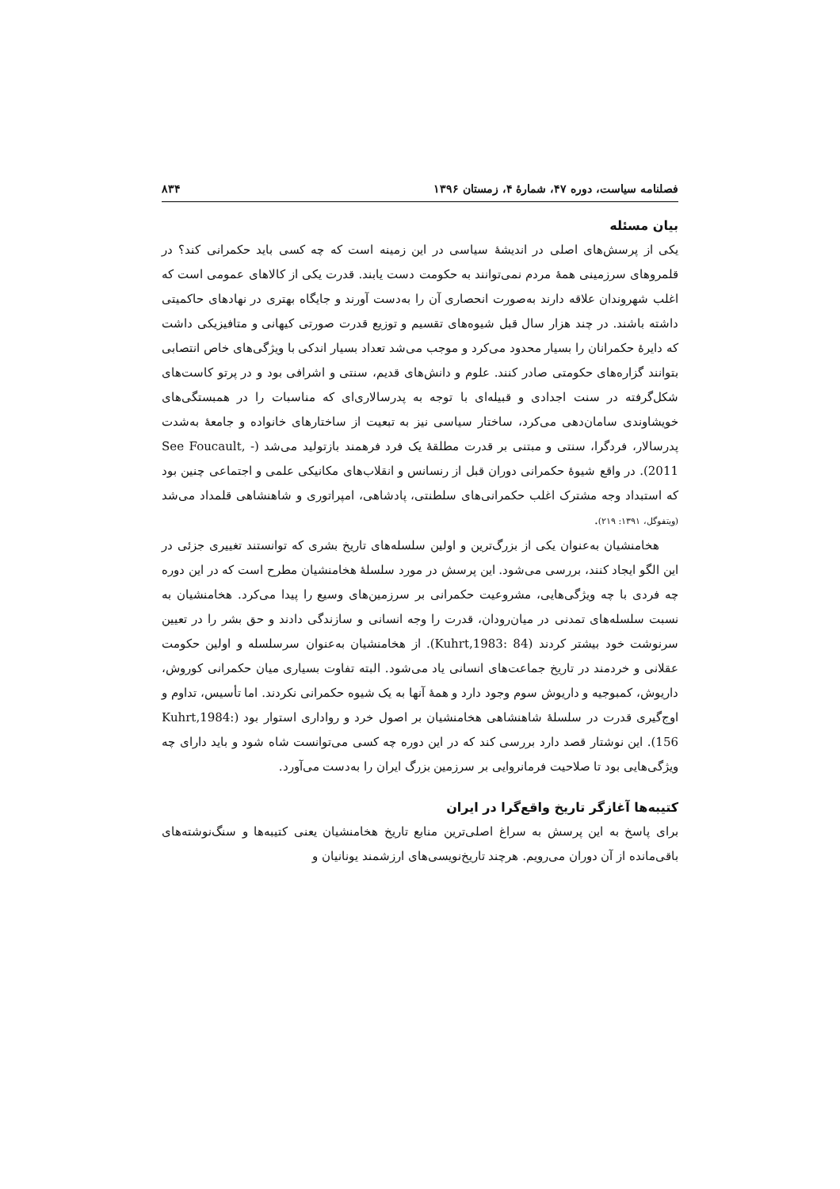فصلنامه سیاست، دوره ۴۷، شمارهٔ ۴، زمستان ۱۳۹۶ ۸۳۴
بیان مسئله
یکی از پرسش‌های اصلی در اندیشهٔ سیاسی در این زمینه است که چه کسی باید حکمرانی کند؟ در قلمروهای سرزمینی همهٔ مردم نمی‌توانند به حکومت دست یابند. قدرت یکی از کالاهای عمومی است که اغلب شهروندان علاقه دارند به‌صورت انحصاری آن را به‌دست آورند و جایگاه بهتری در نهادهای حاکمیتی داشته باشند. در چند هزار سال قبل شیوه‌های تقسیم و توزیع قدرت صورتی کیهانی و متافیزیکی داشت که دایرهٔ حکمرانان را بسیار محدود می‌کرد و موجب می‌شد تعداد بسیار اندکی با ویژگی‌های خاص انتصابی بتوانند گزاره‌های حکومتی صادر کنند. علوم و دانش‌های قدیم، سنتی و اشرافی بود و در پرتو کاست‌های شکل‌گرفته در سنت اجدادی و قبیله‌ای با توجه به پدرسالاری‌ای که مناسبات را در همبستگی‌های خویشاوندی سامان‌دهی می‌کرد، ساختار سیاسی نیز به تبعیت از ساختارهای خانواده و جامعهٔ به‌شدت پدرسالار، فردگرا، سنتی و مبتنی بر قدرت مطلقهٔ یک فرد فرهمند بازتولید می‌شد (See Foucault, - 2011). در واقع شیوهٔ حکمرانی دوران قبل از رنسانس و انقلاب‌های مکانیکی علمی و اجتماعی چنین بود که استبداد وجه مشترک اغلب حکمرانی‌های سلطنتی، پادشاهی، امپراتوری و شاهنشاهی قلمداد می‌شد (ویتفوگل، ۱۳۹۱: ۲۱۹).
هخامنشیان به‌عنوان یکی از بزرگ‌ترین و اولین سلسله‌های تاریخ بشری که توانستند تغییری جزئی در این الگو ایجاد کنند، بررسی می‌شود. این پرسش در مورد سلسلهٔ هخامنشیان مطرح است که در این دوره چه فردی با چه ویژگی‌هایی، مشروعیت حکمرانی بر سرزمین‌های وسیع را پیدا می‌کرد. هخامنشیان به نسبت سلسله‌های تمدنی در میان‌رودان، قدرت را وجه انسانی و سازندگی دادند و حق بشر را در تعیین سرنوشت خود بیشتر کردند (Kuhrt,1983: 84). از هخامنشیان به‌عنوان سرسلسله و اولین حکومت عقلانی و خردمند در تاریخ جماعت‌های انسانی یاد می‌شود. البته تفاوت بسیاری میان حکمرانی کوروش، داریوش، کمبوجیه و داریوش سوم وجود دارد و همهٔ آنها به یک شیوه حکمرانی نکردند. اما تأسیس، تداوم و اوج‌گیری قدرت در سلسلهٔ شاهنشاهی هخامنشیان بر اصول خرد و رواداری استوار بود (Kuhrt,1984: 156). این نوشتار قصد دارد بررسی کند که در این دوره چه کسی می‌توانست شاه شود و باید دارای چه ویژگی‌هایی بود تا صلاحیت فرمانروایی بر سرزمین بزرگ ایران را به‌دست می‌آورد.
کتیبه‌ها آغازگر تاریخ واقع‌گرا در ایران
برای پاسخ به این پرسش به سراغ اصلی‌ترین منابع تاریخ هخامنشیان یعنی کتیبه‌ها و سنگ‌نوشته‌های باقی‌مانده از آن دوران می‌رویم. هرچند تاریخ‌نویسی‌های ارزشمند یونانیان و